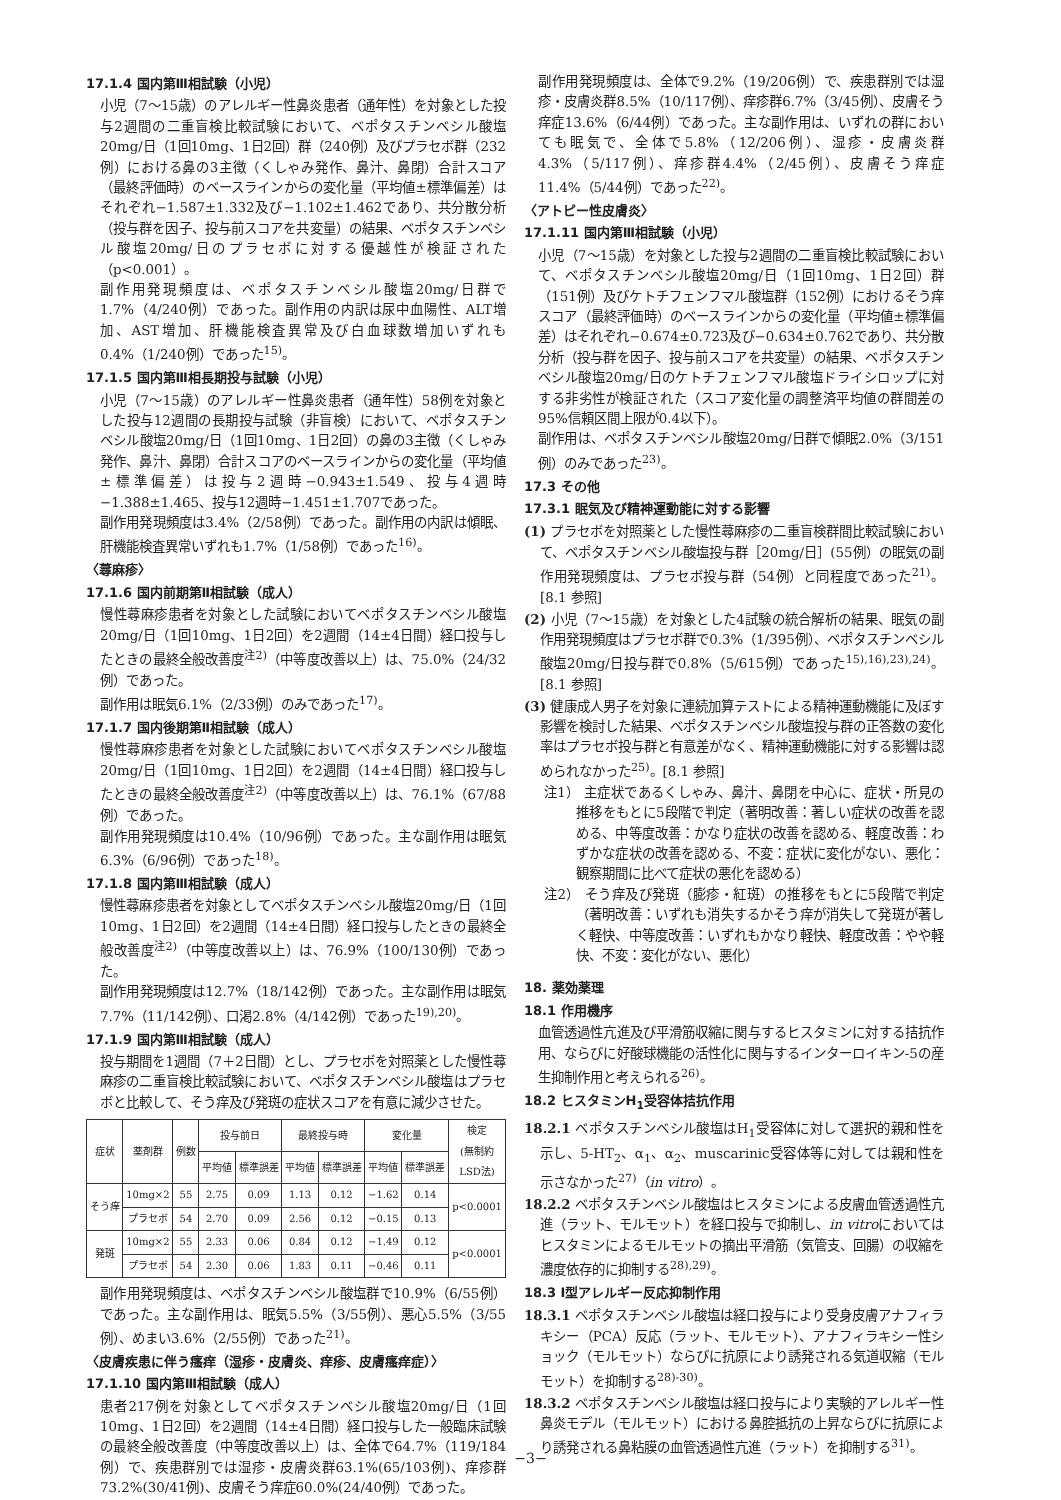17.1.4 国内第Ⅲ相試験（小児）
小児（7～15歳）のアレルギー性鼻炎患者（通年性）を対象とした投与2週間の二重盲検比較試験において、ベポタスチンベシル酸塩20mg/日（1回10mg、1日2回）群（240例）及びプラセボ群（232例）における鼻の3主徴（くしゃみ発作、鼻汁、鼻閉）合計スコア（最終評価時）のベースラインからの変化量（平均値±標準偏差）はそれぞれ−1.587±1.332及び−1.102±1.462であり、共分散分析（投与群を因子、投与前スコアを共変量）の結果、ベポタスチンベシル酸塩20mg/日のプラセボに対する優越性が検証された（p<0.001）。
副作用発現頻度は、ベポタスチンベシル酸塩20mg/日群で1.7%（4/240例）であった。副作用の内訳は尿中血陽性、ALT増加、AST増加、肝機能検査異常及び白血球数増加いずれも0.4%（1/240例）であった<sup>15)</sup>。
17.1.5 国内第Ⅲ相長期投与試験（小児）
小児（7～15歳）のアレルギー性鼻炎患者（通年性）58例を対象とした投与12週間の長期投与試験（非盲検）において、ベポタスチンベシル酸塩20mg/日（1回10mg、1日2回）の鼻の3主徴（くしゃみ発作、鼻汁、鼻閉）合計スコアのベースラインからの変化量（平均値±標準偏差）は投与2週時−0.943±1.549、投与4週時−1.388±1.465、投与12週時−1.451±1.707であった。
副作用発現頻度は3.4%（2/58例）であった。副作用の内訳は傾眠、肝機能検査異常いずれも1.7%（1/58例）であった<sup>16)</sup>。
〈蕁麻疹〉
17.1.6 国内前期第Ⅱ相試験（成人）
慢性蕁麻疹患者を対象とした試験においてベポタスチンベシル酸塩20mg/日（1回10mg、1日2回）を2週間（14±4日間）経口投与したときの最終全般改善度<sup>注2)</sup>（中等度改善以上）は、75.0%（24/32例）であった。
副作用は眠気6.1%（2/33例）のみであった<sup>17)</sup>。
17.1.7 国内後期第Ⅱ相試験（成人）
慢性蕁麻疹患者を対象とした試験においてベポタスチンベシル酸塩20mg/日（1回10mg、1日2回）を2週間（14±4日間）経口投与したときの最終全般改善度<sup>注2)</sup>（中等度改善以上）は、76.1%（67/88例）であった。
副作用発現頻度は10.4%（10/96例）であった。主な副作用は眠気6.3%（6/96例）であった<sup>18)</sup>。
17.1.8 国内第Ⅲ相試験（成人）
慢性蕁麻疹患者を対象としてベポタスチンベシル酸塩20mg/日（1回10mg、1日2回）を2週間（14±4日間）経口投与したときの最終全般改善度<sup>注2)</sup>（中等度改善以上）は、76.9%（100/130例）であった。
副作用発現頻度は12.7%（18/142例）であった。主な副作用は眠気7.7%（11/142例）、口渇2.8%（4/142例）であった<sup>19),20)</sup>。
17.1.9 国内第Ⅲ相試験（成人）
投与期間を1週間（7＋2日間）とし、プラセボを対照薬とした慢性蕁麻疹の二重盲検比較試験において、ベポタスチンベシル酸塩はプラセボと比較して、そう痒及び発斑の症状スコアを有意に減少させた。
| 症状 | 薬剤群 | 例数 | 投与前日 | | 最終投与時 | | 変化量 | | 検定 (無制約 LSD法) |
| --- | --- | --- | --- | --- | --- | --- | --- | --- | --- |
| | | | 平均値 | 標準誤差 | 平均値 | 標準誤差 | 平均値 | 標準誤差 | |
| そう痒 | 10mg×2 | 55 | 2.75 | 0.09 | 1.13 | 0.12 | −1.62 | 0.14 | p<0.0001 |
| | プラセボ | 54 | 2.70 | 0.09 | 2.56 | 0.12 | −0.15 | 0.13 | |
| 発斑 | 10mg×2 | 55 | 2.33 | 0.06 | 0.84 | 0.12 | −1.49 | 0.12 | p<0.0001 |
| | プラセボ | 54 | 2.30 | 0.06 | 1.83 | 0.11 | −0.46 | 0.11 | |
副作用発現頻度は、ベポタスチンベシル酸塩群で10.9%（6/55例）であった。主な副作用は、眠気5.5%（3/55例）、悪心5.5%（3/55例）、めまい3.6%（2/55例）であった<sup>21)</sup>。
〈皮膚疾患に伴う瘙痒（湿疹・皮膚炎、痒疹、皮膚瘙痒症）〉
17.1.10 国内第Ⅲ相試験（成人）
患者217例を対象としてベポタスチンベシル酸塩20mg/日（1回10mg、1日2回）を2週間（14±4日間）経口投与した一般臨床試験の最終全般改善度（中等度改善以上）は、全体で64.7%（119/184例）で、疾患群別では湿疹・皮膚炎群63.1%(65/103例)、痒疹群73.2%(30/41例)、皮膚そう痒症60.0%(24/40例）であった。
副作用発現頻度は、全体で9.2%（19/206例）で、疾患群別では湿疹・皮膚炎群8.5%（10/117例）、痒疹群6.7%（3/45例）、皮膚そう痒症13.6%（6/44例）であった。主な副作用は、いずれの群においても眠気で、全体で5.8%（12/206例）、湿疹・皮膚炎群4.3%（5/117例）、痒疹群4.4%（2/45例）、皮膚そう痒症11.4%（5/44例）であった<sup>22)</sup>。
〈アトピー性皮膚炎〉
17.1.11 国内第Ⅲ相試験（小児）
小児（7～15歳）を対象とした投与2週間の二重盲検比較試験において、ベポタスチンベシル酸塩20mg/日（1回10mg、1日2回）群（151例）及びケトチフェンフマル酸塩群（152例）におけるそう痒スコア（最終評価時）のベースラインからの変化量（平均値±標準偏差）はそれぞれ−0.674±0.723及び−0.634±0.762であり、共分散分析（投与群を因子、投与前スコアを共変量）の結果、ベポタスチンベシル酸塩20mg/日のケトチフェンフマル酸塩ドライシロップに対する非劣性が検証された（スコア変化量の調整済平均値の群間差の95%信頼区間上限が0.4以下）。
副作用は、ベポタスチンベシル酸塩20mg/日群で傾眠2.0%（3/151例）のみであった<sup>23)</sup>。
17.3 その他
17.3.1 眠気及び精神運動能に対する影響
(1) プラセボを対照薬とした慢性蕁麻疹の二重盲検群間比較試験において、ベポタスチンベシル酸塩投与群［20mg/日］(55例）の眠気の副作用発現頻度は、プラセボ投与群（54例）と同程度であった<sup>21)</sup>。[8.1 参照]
(2) 小児（7～15歳）を対象とした4試験の統合解析の結果、眠気の副作用発現頻度はプラセボ群で0.3%（1/395例）、ベポタスチンベシル酸塩20mg/日投与群で0.8%（5/615例）であった<sup>15),16),23),24)</sup>。[8.1 参照]
(3) 健康成人男子を対象に連続加算テストによる精神運動機能に及ぼす影響を検討した結果、ベポタスチンベシル酸塩投与群の正答数の変化率はプラセボ投与群と有意差がなく、精神運動機能に対する影響は認められなかった<sup>25)</sup>。[8.1 参照]
注1） 主症状であるくしゃみ、鼻汁、鼻閉を中心に、症状・所見の推移をもとに5段階で判定（著明改善：著しい症状の改善を認める、中等度改善：かなり症状の改善を認める、軽度改善：わずかな症状の改善を認める、不変：症状に変化がない、悪化：観察期間に比べて症状の悪化を認める）
注2） そう痒及び発斑（膨疹・紅斑）の推移をもとに5段階で判定（著明改善：いずれも消失するかそう痒が消失して発斑が著しく軽快、中等度改善：いずれもかなり軽快、軽度改善：やや軽快、不変：変化がない、悪化）
18. 薬効薬理
18.1 作用機序
血管透過性亢進及び平滑筋収縮に関与するヒスタミンに対する拮抗作用、ならびに好酸球機能の活性化に関与するインターロイキン-5の産生抑制作用と考えられる<sup>26)</sup>。
18.2 ヒスタミンH<sub>1</sub>受容体拮抗作用
18.2.1 ベポタスチンベシル酸塩はH<sub>1</sub>受容体に対して選択的親和性を示し、5-HT<sub>2</sub>、α<sub>1</sub>、α<sub>2</sub>、muscarinic受容体等に対しては親和性を示さなかった<sup>27)</sup>（in vitro）。
18.2.2 ベポタスチンベシル酸塩はヒスタミンによる皮膚血管透過性亢進（ラット、モルモット）を経口投与で抑制し、in vitroにおいてはヒスタミンによるモルモットの摘出平滑筋（気管支、回腸）の収縮を濃度依存的に抑制する<sup>28),29)</sup>。
18.3 Ⅰ型アレルギー反応抑制作用
18.3.1 ベポタスチンベシル酸塩は経口投与により受身皮膚アナフィラキシー（PCA）反応（ラット、モルモット）、アナフィラキシー性ショック（モルモット）ならびに抗原により誘発される気道収縮（モルモット）を抑制する<sup>28)-30)</sup>。
18.3.2 ベポタスチンベシル酸塩は経口投与により実験的アレルギー性鼻炎モデル（モルモット）における鼻腔抵抗の上昇ならびに抗原により誘発される鼻粘膜の血管透過性亢進（ラット）を抑制する<sup>31)</sup>。
−3−